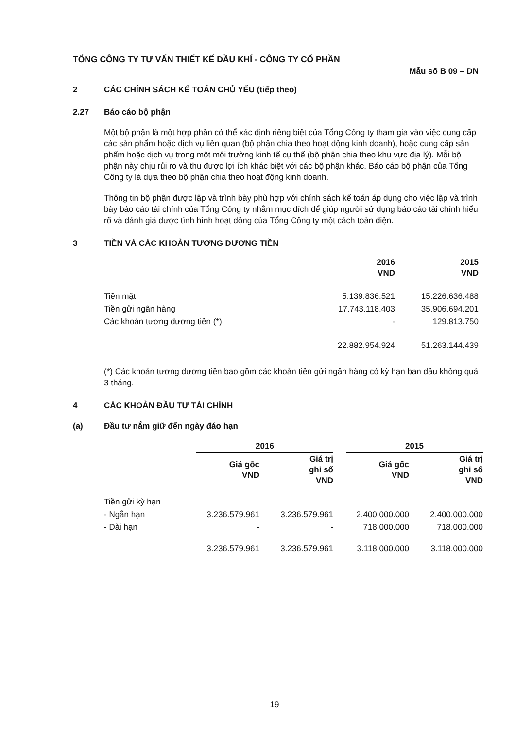TỔNG CÔNG TY TƯ VẤN THIẾT KẾ DẦU KHÍ - CÔNG TY CỔ PHẦN
Mẫu số B 09 – DN
2 CÁC CHÍNH SÁCH KẾ TOÁN CHỦ YẾU (tiếp theo)
2.27 Báo cáo bộ phận
Một bộ phận là một hợp phần có thể xác định riêng biệt của Tổng Công ty tham gia vào việc cung cấp các sản phẩm hoặc dịch vụ liên quan (bộ phận chia theo hoạt động kinh doanh), hoặc cung cấp sản phẩm hoặc dịch vụ trong một môi trường kinh tế cụ thể (bộ phận chia theo khu vực địa lý). Mỗi bộ phận này chịu rủi ro và thu được lợi ích khác biệt với các bộ phận khác. Báo cáo bộ phận của Tổng Công ty là dựa theo bộ phận chia theo hoạt động kinh doanh.
Thông tin bộ phận được lập và trình bày phù hợp với chính sách kế toán áp dụng cho việc lập và trình bày báo cáo tài chính của Tổng Công ty nhằm mục đích để giúp người sử dụng báo cáo tài chính hiểu rõ và đánh giá được tình hình hoạt động của Tổng Công ty một cách toàn diện.
3 TIỀN VÀ CÁC KHOẢN TƯƠNG ĐƯƠNG TIỀN
| | 2016 VND | | 2015 VND |
| --- | --- | --- | --- |
| Tiền mặt | 5.139.836.521 | | 15.226.636.488 |
| Tiền gửi ngân hàng | 17.743.118.403 | | 35.906.694.201 |
| Các khoản tương đương tiền (*) | - | | 129.813.750 |
| | 22.882.954.924 | | 51.263.144.439 |
(*) Các khoản tương đương tiền bao gồm các khoản tiền gửi ngân hàng có kỳ hạn ban đầu không quá 3 tháng.
4 CÁC KHOẢN ĐẦU TƯ TÀI CHÍNH
(a) Đầu tư nắm giữ đến ngày đáo hạn
| | 2016 | | | | 2015 | | |
| --- | --- | --- | --- | --- | --- | --- | --- |
| | Giá gốc VND | | Giá trị ghi sổ VND | | Giá gốc VND | | Giá trị ghi sổ VND |
| Tiền gửi kỳ hạn | | | | | | | |
| - Ngắn hạn | 3.236.579.961 | | 3.236.579.961 | | 2.400.000.000 | | 2.400.000.000 |
| - Dài hạn | - | | - | | 718.000.000 | | 718.000.000 |
| | 3.236.579.961 | | 3.236.579.961 | | 3.118.000.000 | | 3.118.000.000 |
19